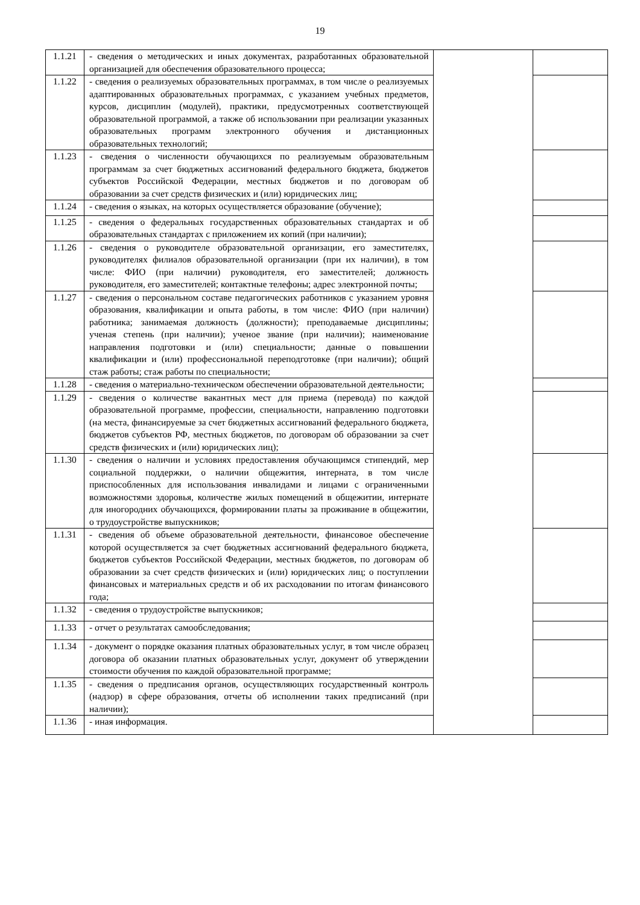19
| 1.1.21 | - сведения о методических и иных документах, разработанных образовательной организацией для обеспечения образовательного процесса; | | |
| 1.1.22 | - сведения о реализуемых образовательных программах, в том числе о реализуемых адаптированных образовательных программах, с указанием учебных предметов, курсов, дисциплин (модулей), практики, предусмотренных соответствующей образовательной программой, а также об использовании при реализации указанных образовательных программ электронного обучения и дистанционных образовательных технологий; | | |
| 1.1.23 | - сведения о численности обучающихся по реализуемым образовательным программам за счет бюджетных ассигнований федерального бюджета, бюджетов субъектов Российской Федерации, местных бюджетов и по договорам об образовании за счет средств физических и (или) юридических лиц; | | |
| 1.1.24 | - сведения о языках, на которых осуществляется образование (обучение); | | |
| 1.1.25 | - сведения о федеральных государственных образовательных стандартах и об образовательных стандартах с приложением их копий (при наличии); | | |
| 1.1.26 | - сведения о руководителе образовательной организации, его заместителях, руководителях филиалов образовательной организации (при их наличии), в том числе: ФИО (при наличии) руководителя, его заместителей; должность руководителя, его заместителей; контактные телефоны; адрес электронной почты; | | |
| 1.1.27 | - сведения о персональном составе педагогических работников с указанием уровня образования, квалификации и опыта работы, в том числе: ФИО (при наличии) работника; занимаемая должность (должности); преподаваемые дисциплины; ученая степень (при наличии); ученое звание (при наличии); наименование направления подготовки и (или) специальности; данные о повышении квалификации и (или) профессиональной переподготовке (при наличии); общий стаж работы; стаж работы по специальности; | | |
| 1.1.28 | - сведения о материально-техническом обеспечении образовательной деятельности; | | |
| 1.1.29 | - сведения о количестве вакантных мест для приема (перевода) по каждой образовательной программе, профессии, специальности, направлению подготовки (на места, финансируемые за счет бюджетных ассигнований федерального бюджета, бюджетов субъектов РФ, местных бюджетов, по договорам об образовании за счет средств физических и (или) юридических лиц); | | |
| 1.1.30 | - сведения о наличии и условиях предоставления обучающимся стипендий, мер социальной поддержки, о наличии общежития, интерната, в том числе приспособленных для использования инвалидами и лицами с ограниченными возможностями здоровья, количестве жилых помещений в общежитии, интернате для иногородних обучающихся, формировании платы за проживание в общежитии, о трудоустройстве выпускников; | | |
| 1.1.31 | - сведения об объеме образовательной деятельности, финансовое обеспечение которой осуществляется за счет бюджетных ассигнований федерального бюджета, бюджетов субъектов Российской Федерации, местных бюджетов, по договорам об образовании за счет средств физических и (или) юридических лиц; о поступлении финансовых и материальных средств и об их расходовании по итогам финансового года; | | |
| 1.1.32 | - сведения о трудоустройстве выпускников; | | |
| 1.1.33 | - отчет о результатах самообследования; | | |
| 1.1.34 | - документ о порядке оказания платных образовательных услуг, в том числе образец договора об оказании платных образовательных услуг, документ об утверждении стоимости обучения по каждой образовательной программе; | | |
| 1.1.35 | - сведения о предписания органов, осуществляющих государственный контроль (надзор) в сфере образования, отчеты об исполнении таких предписаний (при наличии); | | |
| 1.1.36 | - иная информация. | | |